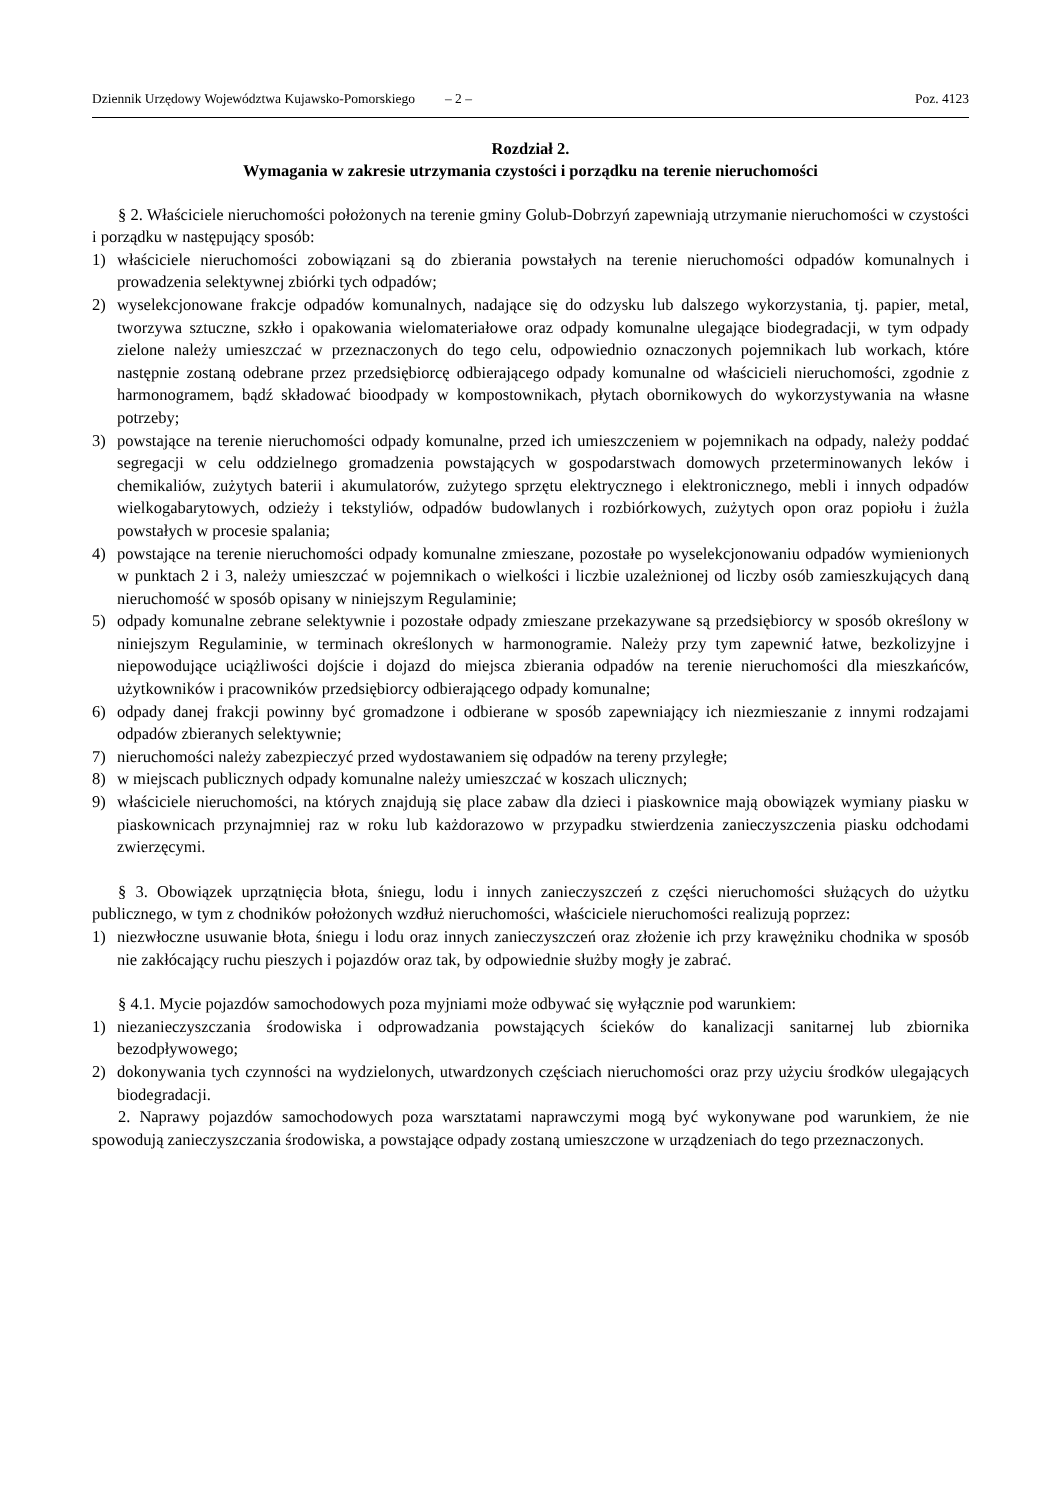Dziennik Urzędowy Województwa Kujawsko-Pomorskiego – 2 – Poz. 4123
Rozdział 2.
Wymagania w zakresie utrzymania czystości i porządku na terenie nieruchomości
§ 2. Właściciele nieruchomości położonych na terenie gminy Golub-Dobrzyń zapewniają utrzymanie nieruchomości w czystości i porządku w następujący sposób:
1) właściciele nieruchomości zobowiązani są do zbierania powstałych na terenie nieruchomości odpadów komunalnych i prowadzenia selektywnej zbiórki tych odpadów;
2) wyselekcjonowane frakcje odpadów komunalnych, nadające się do odzysku lub dalszego wykorzystania, tj. papier, metal, tworzywa sztuczne, szkło i opakowania wielomateriałowe oraz odpady komunalne ulegające biodegradacji, w tym odpady zielone należy umieszczać w przeznaczonych do tego celu, odpowiednio oznaczonych pojemnikach lub workach, które następnie zostaną odebrane przez przedsiębiorcę odbierającego odpady komunalne od właścicieli nieruchomości, zgodnie z harmonogramem, bądź składować bioodpady w kompostownikach, płytach obornikowych do wykorzystywania na własne potrzeby;
3) powstające na terenie nieruchomości odpady komunalne, przed ich umieszczeniem w pojemnikach na odpady, należy poddać segregacji w celu oddzielnego gromadzenia powstających w gospodarstwach domowych przeterminowanych leków i chemikaliów, zużytych baterii i akumulatorów, zużytego sprzętu elektrycznego i elektronicznego, mebli i innych odpadów wielkogabarytowych, odzieży i tekstyliów, odpadów budowlanych i rozbiórkowych, zużytych opon oraz popiołu i żużla powstałych w procesie spalania;
4) powstające na terenie nieruchomości odpady komunalne zmieszane, pozostałe po wyselekcjonowaniu odpadów wymienionych w punktach 2 i 3, należy umieszczać w pojemnikach o wielkości i liczbie uzależnionej od liczby osób zamieszkujących daną nieruchomość w sposób opisany w niniejszym Regulaminie;
5) odpady komunalne zebrane selektywnie i pozostałe odpady zmieszane przekazywane są przedsiębiorcy w sposób określony w niniejszym Regulaminie, w terminach określonych w harmonogramie. Należy przy tym zapewnić łatwe, bezkolizyjne i niepowodujące uciążliwości dojście i dojazd do miejsca zbierania odpadów na terenie nieruchomości dla mieszkańców, użytkowników i pracowników przedsiębiorcy odbierającego odpady komunalne;
6) odpady danej frakcji powinny być gromadzone i odbierane w sposób zapewniający ich niezmieszanie z innymi rodzajami odpadów zbieranych selektywnie;
7) nieruchomości należy zabezpieczyć przed wydostawaniem się odpadów na tereny przyległe;
8) w miejscach publicznych odpady komunalne należy umieszczać w koszach ulicznych;
9) właściciele nieruchomości, na których znajdują się place zabaw dla dzieci i piaskownice mają obowiązek wymiany piasku w piaskownicach przynajmniej raz w roku lub każdorazowo w przypadku stwierdzenia zanieczyszczenia piasku odchodami zwierzęcymi.
§ 3. Obowiązek uprzątnięcia błota, śniegu, lodu i innych zanieczyszczeń z części nieruchomości służących do użytku publicznego, w tym z chodników położonych wzdłuż nieruchomości, właściciele nieruchomości realizują poprzez:
1) niezwłoczne usuwanie błota, śniegu i lodu oraz innych zanieczyszczeń oraz złożenie ich przy krawężniku chodnika w sposób nie zakłócający ruchu pieszych i pojazdów oraz tak, by odpowiednie służby mogły je zabrać.
§ 4.1. Mycie pojazdów samochodowych poza myjniami może odbywać się wyłącznie pod warunkiem:
1) niezanieczyszczania środowiska i odprowadzania powstających ścieków do kanalizacji sanitarnej lub zbiornika bezodpływowego;
2) dokonywania tych czynności na wydzielonych, utwardzonych częściach nieruchomości oraz przy użyciu środków ulegających biodegradacji.
2. Naprawy pojazdów samochodowych poza warsztatami naprawczymi mogą być wykonywane pod warunkiem, że nie spowodują zanieczyszczania środowiska, a powstające odpady zostaną umieszczone w urządzeniach do tego przeznaczonych.